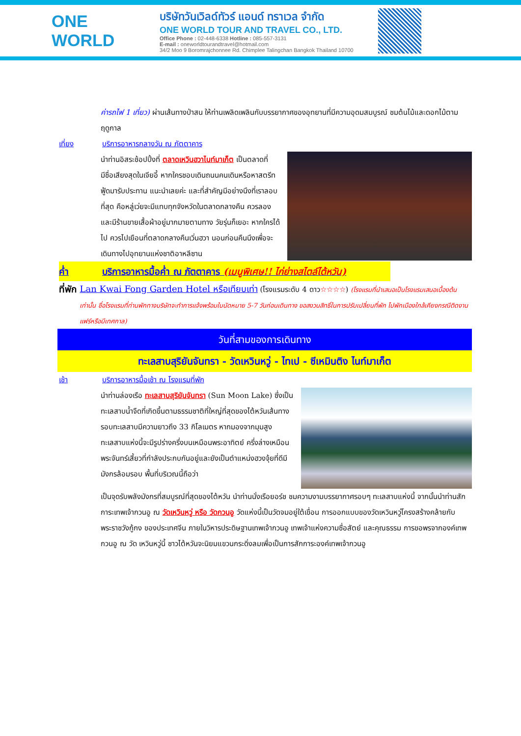ONE WORLD
บริษัทวันเวิลด์ทัวร์ แอนด์ ทราเวล จำกัด
ONE WORLD TOUR AND TRAVEL CO., LTD.
Office Phone : 02-448-6338 Hotline : 085-557-3131
E-mail : oneworldtourandtravel@hotmail.com
34/2 Moo 9 Boromrajchonnee Rd. Chimplee Talingchan Bangkok Thailand 10700
ค่ารถไฟ 1 เที่ยว) ผ่านเส้นทางป่าสน ให้ท่านเพลิดเพลินกับบรรยากาศของอุทยานที่มีความอุดมสมบูรณ์ ชมต้นไม้และดอกไม้ตามฤดูกาล
เที่ยง บริการอาหารกลางวัน ณ ภัตตาคาร
นำท่านอิสระช้อปปิ้งที่ ตลาดเหวินฮวาไนท์มาเก็ต เป็นตลาดที่มีชื่อเสียงสุดในเจียอี้ หากใครชอบเดินถนนคนเดินหรือหาสตรีทฟู้ดมารับประทาน แนะนำเลยค่ะ และที่สำคัญมีอย่างนึงที่เราลอบที่สุด คือหลู่เว่ยจะมีแทบทุกจังหวัดในตลาดกลางคืน ควรลอง และมีร้านขายเสื้อผ้าอยู่มากมายตามทาง วัยรุ่นก็เยอะ หากใครได้ไป ควรไปเยือนที่ตลาดกลางคืนเวิ่นฮวา นอนก่อนคืนนึงเพื่อจะเดินทางไปอุทยานแห่งชาติอาหลีซาน
ค่ำ บริการอาหารมื้อค่ำ ณ ภัตตาคาร (เมนูพิเศษ!! ไก่ย่างสไตล์ไต้หวัน)
ที่พัก Lan Kwai Fong Garden Hotel หรือเทียบเท่า (โรงแรมระดับ 4 ดาว☆☆☆☆) (โรงแรมที่นำเสนอเป็นโรงแรมเสนอเบื้องต้นเท่านั้น ชื่อโรงแรมที่ท่านพักทางบริษัทจะทำการแจ้งพร้อมใบนัดหมาย 5-7 วันก่อนเดินทาง ขอสงวนสิทธิ์ในการปรับเปลี่ยนที่พัก ไปพักเมืองใกล้เคียงกรณีติดงานแฟร์หรือมีเทศกาล)
วันที่สามของการเดินทาง
ทะเลสาบสุริยันจันทรา - วัดเหวินหวู่ - ไทเป - ซีเหมินติง ไนท์มาเก็ต
เช้า บริการอาหารมื้อเช้า ณ โรงแรมที่พัก
นำท่านล่องเรือ ทะเลสาบสุริยันจันทรา (Sun Moon Lake) ซึ่งเป็นทะเลสาบน้ำจืดที่เกิดขึ้นตามธรรมชาติที่ใหญ่ที่สุดของไต้หวันเส้นทางรอบทะเลสาบมีความยาวถึง 33 กิโลเมตร หากมองจากมุมสูงทะเลสาบแห่งนี้จะมีรูปร่างครึ่งบนเหมือนพระอาทิตย์ ครึ่งล่างเหมือนพระจันทร์เสี้ยวที่กำลังประกบกันอยู่และยังเป็นตำแหน่งฮวงจุ้ยที่ดีมีมังกรล้อมรอบ พื้นที่บริเวณนี้ถือว่า
เป็นจุดรับพลังมังกรที่สมบูรณ์ที่สุดของไต้หวัน นำท่านนั่งเรือยอร์ช ชมความงามบรรยากาศรอบๆ ทะเลสาบแห่งนี้ จากนั้นนำท่านสักการะเทพเจ้ากวนอู ณ วัดเหวินหวู่ หรือ วัดกวนอู วัดแห่งนี้เป็นวัดจมอยู่ใต้เขื่อน การออกแบบของวัดเหวินหวู่โครงสร้างคล้ายกับพระราชวังกู้กง ของประเทศจีน ภายในวิหารประดิษฐานเทพเจ้ากวนอู เทพเจ้าแห่งความซื่อสัตย์ และคุณธรรม การขอพรจากองค์เทพกวนอู ณ วัด เหวินหวู่นี้ ชาวไต้หวันจะนิยมแขวนกระดิ่งลมเพื่อเป็นการสักการะองค์เทพเจ้ากวนอู